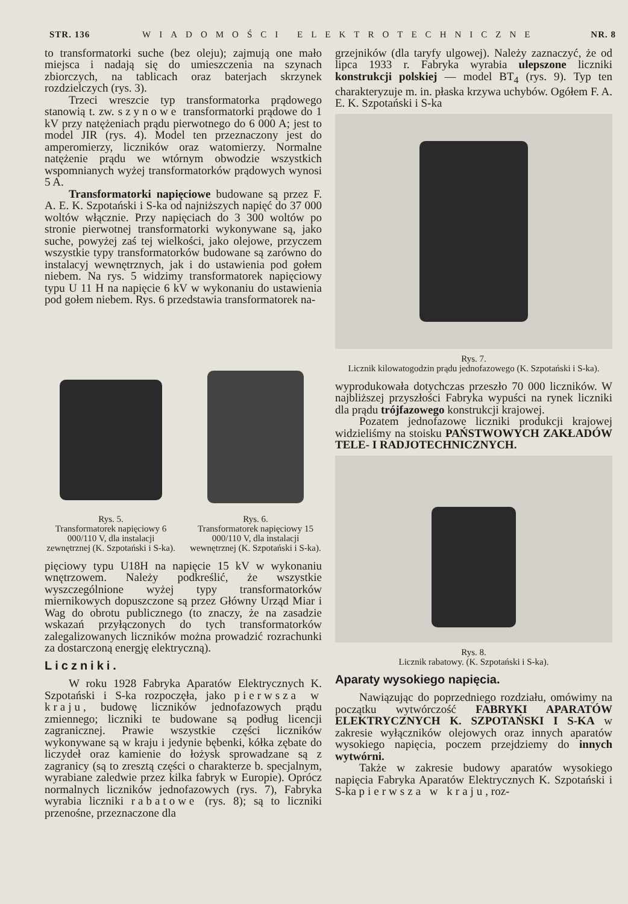STR. 136 WIADOMOŚCI ELEKTROTECHNICZNE NR. 8
to transformatorki suche (bez oleju); zajmują one mało miejsca i nadają się do umieszczenia na szynach zbiorczych, na tablicach oraz baterjach skrzynek rozdzielczych (rys. 3).
Trzeci wreszcie typ transformatorka prądowego stanowią t. zw. szynowe transformatorki prądowe do 1 kV przy natężeniach prądu pierwotnego do 6 000 A; jest to model JIR (rys. 4). Model ten przeznaczony jest do amperomierzy, liczników oraz watomierzy. Normalne natężenie prądu we wtórnym obwodzie wszystkich wspomnianych wyżej transformatorków prądowych wynosi 5 A.
Transformatorki napięciowe budowane są przez F. A. E. K. Szpotański i S-ka od najniższych napięć do 37 000 woltów włącznie. Przy napięciach do 3 300 woltów po stronie pierwotnej transformatorki wykonywane są, jako suche, powyżej zaś tej wielkości, jako olejowe, przyczem wszystkie typy transformatorków budowane są zarówno do instalacyj wewnętrznych, jak i do ustawienia pod gołem niebem. Na rys. 5 widzimy transformatorek napięciowy typu U 11 H na napięcie 6 kV w wykonaniu do ustawienia pod gołem niebem. Rys. 6 przedstawia transformatorek na-
Rys. 5.
Transformatorek napięciowy 6 000/110 V, dla instalacji zewnętrznej (K. Szpotański i S-ka).
Rys. 6.
Transformatorek napięciowy 15 000/110 V, dla instalacji wewnętrznej (K. Szpotański i S-ka).
pięciowy typu U18H na napięcie 15 kV w wykonaniu wnętrzowem. Należy podkreślić, że wszystkie wyszczególnione wyżej typy transformatorków miernikowych dopuszczone są przez Główny Urząd Miar i Wag do obrotu publicznego (to znaczy, że na zasadzie wskazań przyłączonych do tych transformatorków zalegalizowanych liczników można prowadzić rozrachunki za dostarczoną energję elektryczną).
Liczniki.
W roku 1928 Fabryka Aparatów Elektrycznych K. Szpotański i S-ka rozpoczęła, jako pierwsza w kraju, budowę liczników jednofazowych prądu zmiennego; liczniki te budowane są podług licencji zagranicznej. Prawie wszystkie części liczników wykonywane są w kraju i jedynie bębenki, kółka zębate do liczydeł oraz kamienie do łożysk sprowadzane są z zagranicy (są to zresztą części o charakterze b. specjalnym, wyrabiane zaledwie przez kilka fabryk w Europie). Oprócz normalnych liczników jednofazowych (rys. 7), Fabryka wyrabia liczniki rabatowe (rys. 8); są to liczniki przenośne, przeznaczone dla
grzejników (dla taryfy ulgowej). Należy zaznaczyć, że od lipca 1933 r. Fabryka wyrabia ulepszone liczniki konstrukcji polskiej — model BT<sub>4</sub> (rys. 9). Typ ten charakteryzuje m. in. płaska krzywa uchybów. Ogółem F. A. E. K. Szpotański i S-ka
Rys. 7.
Licznik kilowatogodzin prądu jednofazowego (K. Szpotański i S-ka).
wyprodukowała dotychczas przeszło 70 000 liczników. W najbliższej przyszłości Fabryka wypuści na rynek liczniki dla prądu trójfazowego konstrukcji krajowej.
Pozatem jednofazowe liczniki produkcji krajowej widzieliśmy na stoisku PAŃSTWOWYCH ZAKŁADÓW TELE- I RADJOTECHNICZNYCH.
Rys. 8.
Licznik rabatowy. (K. Szpotański i S-ka).
Aparaty wysokiego napięcia.
Nawiązując do poprzedniego rozdziału, omówimy na początku wytwórczość FABRYKI APARATÓW ELEKTRYCZNYCH K. SZPOTAŃSKI I S-KA w zakresie wyłączników olejowych oraz innych aparatów wysokiego napięcia, poczem przejdziemy do innych wytwórni.
Także w zakresie budowy aparatów wysokiego napięcia Fabryka Aparatów Elektrycznych K. Szpotański i S-ka pierwsza w kraju, roz-